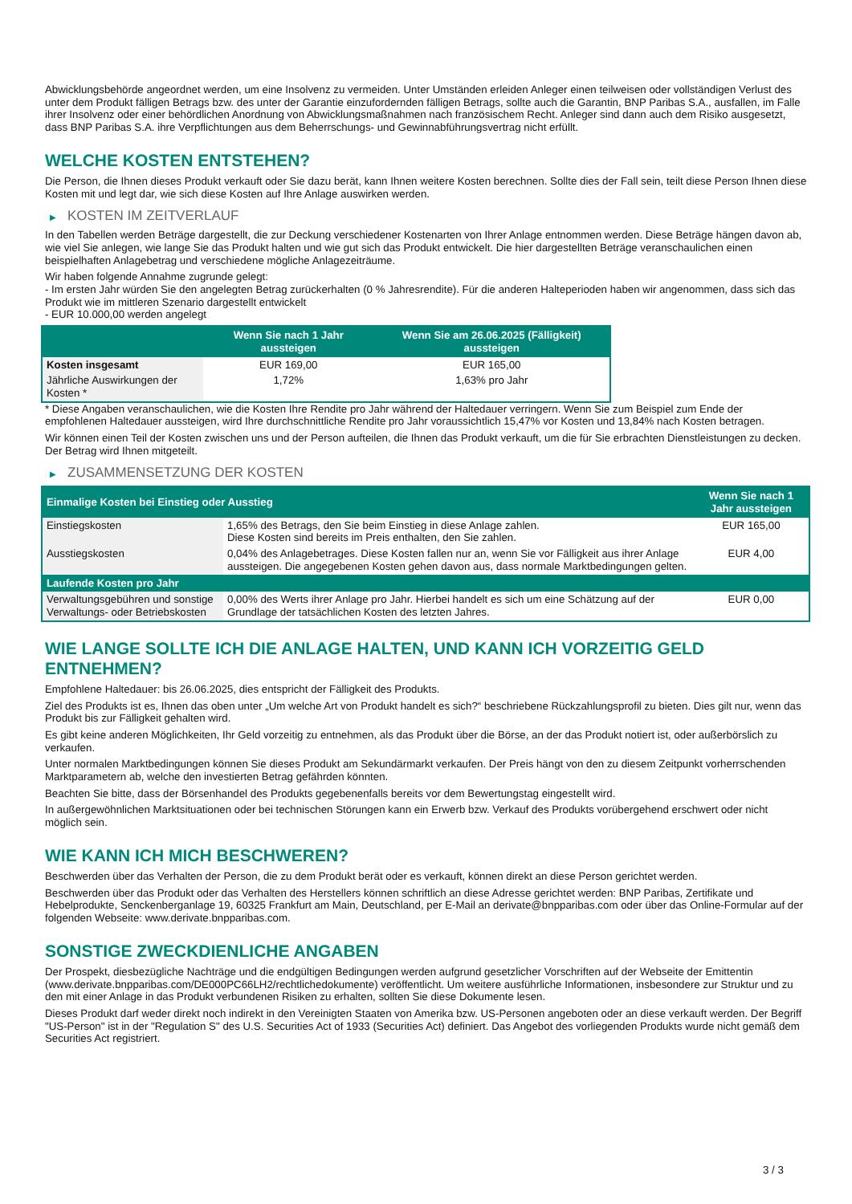Abwicklungsbehörde angeordnet werden, um eine Insolvenz zu vermeiden. Unter Umständen erleiden Anleger einen teilweisen oder vollständigen Verlust des unter dem Produkt fälligen Betrags bzw. des unter der Garantie einzufordernden fälligen Betrags, sollte auch die Garantin, BNP Paribas S.A., ausfallen, im Falle ihrer Insolvenz oder einer behördlichen Anordnung von Abwicklungsmaßnahmen nach französischem Recht. Anleger sind dann auch dem Risiko ausgesetzt, dass BNP Paribas S.A. ihre Verpflichtungen aus dem Beherrschungs- und Gewinnabführungsvertrag nicht erfüllt.
WELCHE KOSTEN ENTSTEHEN?
Die Person, die Ihnen dieses Produkt verkauft oder Sie dazu berät, kann Ihnen weitere Kosten berechnen. Sollte dies der Fall sein, teilt diese Person Ihnen diese Kosten mit und legt dar, wie sich diese Kosten auf Ihre Anlage auswirken werden.
▶ KOSTEN IM ZEITVERLAUF
In den Tabellen werden Beträge dargestellt, die zur Deckung verschiedener Kostenarten von Ihrer Anlage entnommen werden. Diese Beträge hängen davon ab, wie viel Sie anlegen, wie lange Sie das Produkt halten und wie gut sich das Produkt entwickelt. Die hier dargestellten Beträge veranschaulichen einen beispielhaften Anlagebetrag und verschiedene mögliche Anlagezeiträume.
Wir haben folgende Annahme zugrunde gelegt:
- Im ersten Jahr würden Sie den angelegten Betrag zurückerhalten (0 % Jahresrendite). Für die anderen Halteperioden haben wir angenommen, dass sich das Produkt wie im mittleren Szenario dargestellt entwickelt
- EUR 10.000,00 werden angelegt
| | Wenn Sie nach 1 Jahr aussteigen | Wenn Sie am 26.06.2025 (Fälligkeit) aussteigen |
| --- | --- | --- |
| Kosten insgesamt | EUR 169,00 | EUR 165,00 |
| Jährliche Auswirkungen der Kosten * | 1,72% | 1,63% pro Jahr |
* Diese Angaben veranschaulichen, wie die Kosten Ihre Rendite pro Jahr während der Haltedauer verringern. Wenn Sie zum Beispiel zum Ende der empfohlenen Haltedauer aussteigen, wird Ihre durchschnittliche Rendite pro Jahr voraussichtlich 15,47% vor Kosten und 13,84% nach Kosten betragen.
Wir können einen Teil der Kosten zwischen uns und der Person aufteilen, die Ihnen das Produkt verkauft, um die für Sie erbrachten Dienstleistungen zu decken. Der Betrag wird Ihnen mitgeteilt.
▶ ZUSAMMENSETZUNG DER KOSTEN
| Einmalige Kosten bei Einstieg oder Ausstieg | | Wenn Sie nach 1 Jahr aussteigen |
| --- | --- | --- |
| Einstiegskosten | 1,65% des Betrags, den Sie beim Einstieg in diese Anlage zahlen. Diese Kosten sind bereits im Preis enthalten, den Sie zahlen. | EUR 165,00 |
| Ausstiegskosten | 0,04% des Anlagebetrages. Diese Kosten fallen nur an, wenn Sie vor Fälligkeit aus ihrer Anlage aussteigen. Die angegebenen Kosten gehen davon aus, dass normale Marktbedingungen gelten. | EUR 4,00 |
| Laufende Kosten pro Jahr | | |
| Verwaltungsgebühren und sonstige Verwaltungs- oder Betriebskosten | 0,00% des Werts ihrer Anlage pro Jahr. Hierbei handelt es sich um eine Schätzung auf der Grundlage der tatsächlichen Kosten des letzten Jahres. | EUR 0,00 |
WIE LANGE SOLLTE ICH DIE ANLAGE HALTEN, UND KANN ICH VORZEITIG GELD ENTNEHMEN?
Empfohlene Haltedauer: bis 26.06.2025, dies entspricht der Fälligkeit des Produkts.
Ziel des Produkts ist es, Ihnen das oben unter „Um welche Art von Produkt handelt es sich?“ beschriebene Rückzahlungsprofil zu bieten. Dies gilt nur, wenn das Produkt bis zur Fälligkeit gehalten wird.
Es gibt keine anderen Möglichkeiten, Ihr Geld vorzeitig zu entnehmen, als das Produkt über die Börse, an der das Produkt notiert ist, oder außerbörslich zu verkaufen.
Unter normalen Marktbedingungen können Sie dieses Produkt am Sekundärmarkt verkaufen. Der Preis hängt von den zu diesem Zeitpunkt vorherrschenden Marktparametern ab, welche den investierten Betrag gefährden könnten.
Beachten Sie bitte, dass der Börsenhandel des Produkts gegebenenfalls bereits vor dem Bewertungstag eingestellt wird.
In außergewöhnlichen Marktsituationen oder bei technischen Störungen kann ein Erwerb bzw. Verkauf des Produkts vorübergehend erschwert oder nicht möglich sein.
WIE KANN ICH MICH BESCHWEREN?
Beschwerden über das Verhalten der Person, die zu dem Produkt berät oder es verkauft, können direkt an diese Person gerichtet werden.
Beschwerden über das Produkt oder das Verhalten des Herstellers können schriftlich an diese Adresse gerichtet werden: BNP Paribas, Zertifikate und Hebelprodukte, Senckenberganlage 19, 60325 Frankfurt am Main, Deutschland, per E-Mail an derivate@bnpparibas.com oder über das Online-Formular auf der folgenden Webseite: www.derivate.bnpparibas.com.
SONSTIGE ZWECKDIENLICHE ANGABEN
Der Prospekt, diesbezügliche Nachträge und die endgültigen Bedingungen werden aufgrund gesetzlicher Vorschriften auf der Webseite der Emittentin (www.derivate.bnpparibas.com/DE000PC66LH2/rechtlichedokumente) veröffentlicht. Um weitere ausführliche Informationen, insbesondere zur Struktur und zu den mit einer Anlage in das Produkt verbundenen Risiken zu erhalten, sollten Sie diese Dokumente lesen.
Dieses Produkt darf weder direkt noch indirekt in den Vereinigten Staaten von Amerika bzw. US-Personen angeboten oder an diese verkauft werden. Der Begriff "US-Person" ist in der "Regulation S" des U.S. Securities Act of 1933 (Securities Act) definiert. Das Angebot des vorliegenden Produkts wurde nicht gemäß dem Securities Act registriert.
3 / 3